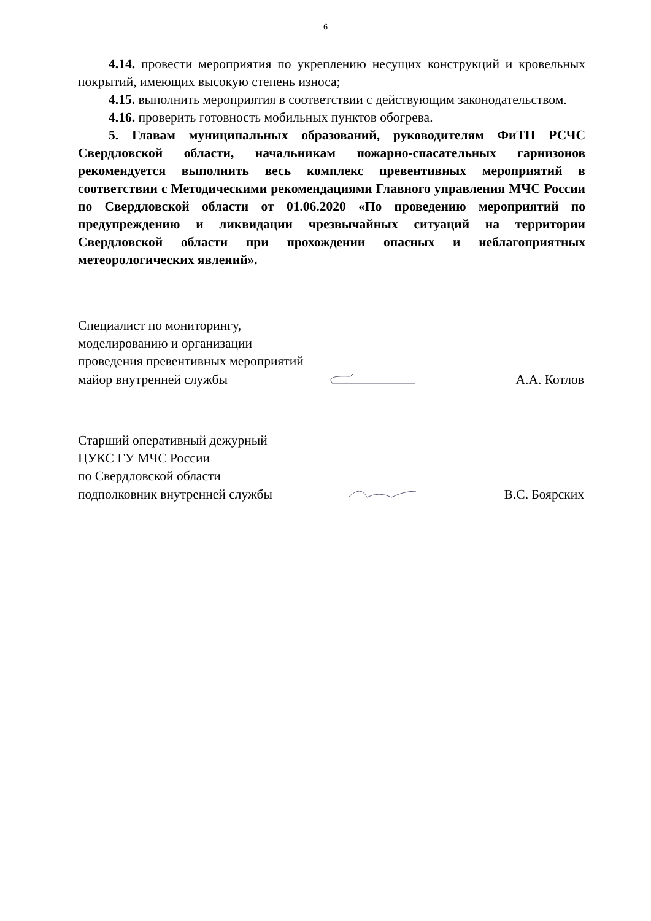6
4.14. провести мероприятия по укреплению несущих конструкций и кровельных покрытий, имеющих высокую степень износа;
4.15. выполнить мероприятия в соответствии с действующим законодательством.
4.16. проверить готовность мобильных пунктов обогрева.
5. Главам муниципальных образований, руководителям ФиТП РСЧС Свердловской области, начальникам пожарно-спасательных гарнизонов рекомендуется выполнить весь комплекс превентивных мероприятий в соответствии с Методическими рекомендациями Главного управления МЧС России по Свердловской области от 01.06.2020 «По проведению мероприятий по предупреждению и ликвидации чрезвычайных ситуаций на территории Свердловской области при прохождении опасных и неблагоприятных метеорологических явлений».
Специалист по мониторингу,
моделированию и организации
проведения превентивных мероприятий
майор внутренней службы А.А. Котлов
Старший оперативный дежурный
ЦУКС ГУ МЧС России
по Свердловской области
подполковник внутренней службы В.С. Боярских